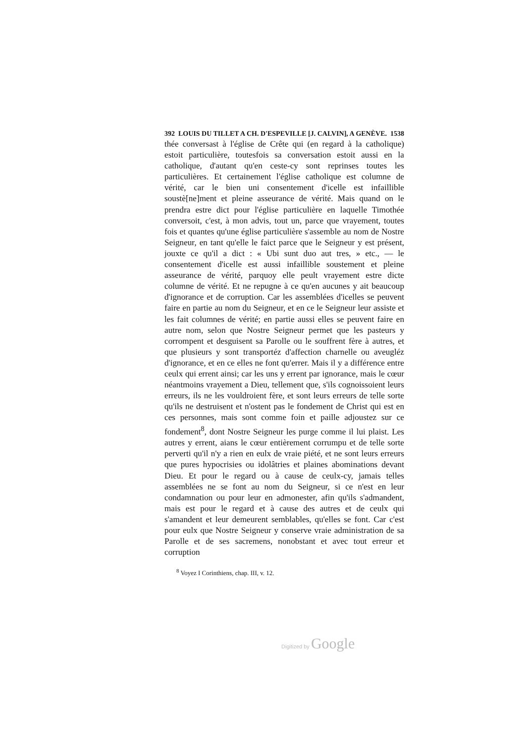392 LOUIS DU TILLET A CH. D'ESPEVILLE [J. CALVIN], A GENÈVE. 1538
thée conversast à l'église de Crête qui (en regard à la catholique) estoit particulière, toutesfois sa conversation estoit aussi en la catholique, d'autant qu'en ceste-cy sont reprinses toutes les particulières. Et certainement l'église catholique est columne de vérité, car le bien uni consentement d'icelle est infaillible soustè[ne]ment et pleine asseurance de vérité. Mais quand on le prendra estre dict pour l'église particulière en laquelle Timothée conversoit, c'est, à mon advis, tout un, parce que vrayement, toutes fois et quantes qu'une église particulière s'assemble au nom de Nostre Seigneur, en tant qu'elle le faict parce que le Seigneur y est présent, jouxte ce qu'il a dict : « Ubi sunt duo aut tres, » etc., — le consentement d'icelle est aussi infaillible soustement et pleine asseurance de vérité, parquoy elle peult vrayement estre dicte columne de vérité. Et ne repugne à ce qu'en aucunes y ait beaucoup d'ignorance et de corruption. Car les assemblées d'icelles se peuvent faire en partie au nom du Seigneur, et en ce le Seigneur leur assiste et les fait columnes de vérité; en partie aussi elles se peuvent faire en autre nom, selon que Nostre Seigneur permet que les pasteurs y corrompent et desguisent sa Parolle ou le souffrent fère à autres, et que plusieurs y sont transportéz d'affection charnelle ou aveugléz d'ignorance, et en ce elles ne font qu'errer. Mais il y a différence entre ceulx qui errent ainsi; car les uns y errent par ignorance, mais le cœur néantmoins vrayement a Dieu, tellement que, s'ils cognoissoient leurs erreurs, ils ne les vouldroient fère, et sont leurs erreurs de telle sorte qu'ils ne destruisent et n'ostent pas le fondement de Christ qui est en ces personnes, mais sont comme foin et paille adjoustez sur ce fondement<sup>8</sup>, dont Nostre Seigneur les purge comme il lui plaist. Les autres y errent, aians le cœur entièrement corrumpu et de telle sorte perverti qu'il n'y a rien en eulx de vraie piété, et ne sont leurs erreurs que pures hypocrisies ou idolâtries et plaines abominations devant Dieu. Et pour le regard ou à cause de ceulx-cy, jamais telles assemblées ne se font au nom du Seigneur, si ce n'est en leur condamnation ou pour leur en admonester, afin qu'ils s'admandent, mais est pour le regard et à cause des autres et de ceulx qui s'amandent et leur demeurent semblables, qu'elles se font. Car c'est pour eulx que Nostre Seigneur y conserve vraie administration de sa Parolle et de ses sacremens, nonobstant et avec tout erreur et corruption
<sup>8</sup> Voyez I Corinthiens, chap. III, v. 12.
Digitized by Google